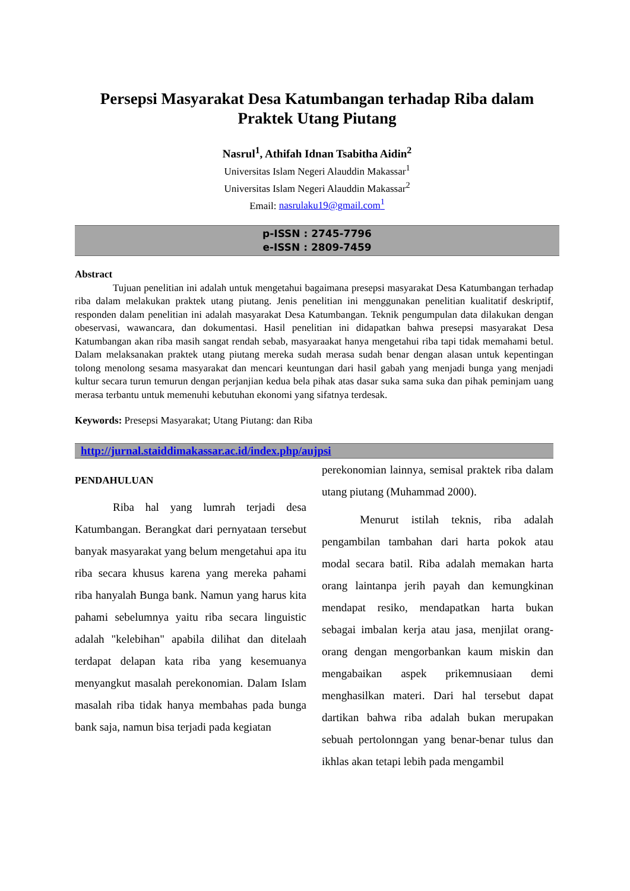Persepsi Masyarakat Desa Katumbangan terhadap Riba dalam Praktek Utang Piutang
Nasrul<sup>1</sup>, Athifah Idnan Tsabitha Aidin<sup>2</sup>
Universitas Islam Negeri Alauddin Makassar<sup>1</sup>
Universitas Islam Negeri Alauddin Makassar<sup>2</sup>
Email: nasrulaku19@gmail.com<sup>1</sup>
p-ISSN : 2745-7796
e-ISSN : 2809-7459
Abstract
Tujuan penelitian ini adalah untuk mengetahui bagaimana presepsi masyarakat Desa Katumbangan terhadap riba dalam melakukan praktek utang piutang. Jenis penelitian ini menggunakan penelitian kualitatif deskriptif, responden dalam penelitian ini adalah masyarakat Desa Katumbangan. Teknik pengumpulan data dilakukan dengan obeservasi, wawancara, dan dokumentasi. Hasil penelitian ini didapatkan bahwa presepsi masyarakat Desa Katumbangan akan riba masih sangat rendah sebab, masyaraakat hanya mengetahui riba tapi tidak memahami betul. Dalam melaksanakan praktek utang piutang mereka sudah merasa sudah benar dengan alasan untuk kepentingan tolong menolong sesama masyarakat dan mencari keuntungan dari hasil gabah yang menjadi bunga yang menjadi kultur secara turun temurun dengan perjanjian kedua bela pihak atas dasar suka sama suka dan pihak peminjam uang merasa terbantu untuk memenuhi kebutuhan ekonomi yang sifatnya terdesak.
Keywords: Presepsi Masyarakat; Utang Piutang: dan Riba
http://jurnal.staiddimakassar.ac.id/index.php/aujpsi
PENDAHULUAN
Riba hal yang lumrah terjadi desa Katumbangan. Berangkat dari pernyataan tersebut banyak masyarakat yang belum mengetahui apa itu riba secara khusus karena yang mereka pahami riba hanyalah Bunga bank. Namun yang harus kita pahami sebelumnya yaitu riba secara linguistic adalah "kelebihan" apabila dilihat dan ditelaah terdapat delapan kata riba yang kesemuanya menyangkut masalah perekonomian. Dalam Islam masalah riba tidak hanya membahas pada bunga bank saja, namun bisa terjadi pada kegiatan
perekonomian lainnya, semisal praktek riba dalam utang piutang (Muhammad 2000).
Menurut istilah teknis, riba adalah pengambilan tambahan dari harta pokok atau modal secara batil. Riba adalah memakan harta orang laintanpa jerih payah dan kemungkinan mendapat resiko, mendapatkan harta bukan sebagai imbalan kerja atau jasa, menjilat orang-orang dengan mengorbankan kaum miskin dan mengabaikan aspek prikemnusiaan demi menghasilkan materi. Dari hal tersebut dapat dartikan bahwa riba adalah bukan merupakan sebuah pertolonngan yang benar-benar tulus dan ikhlas akan tetapi lebih pada mengambil